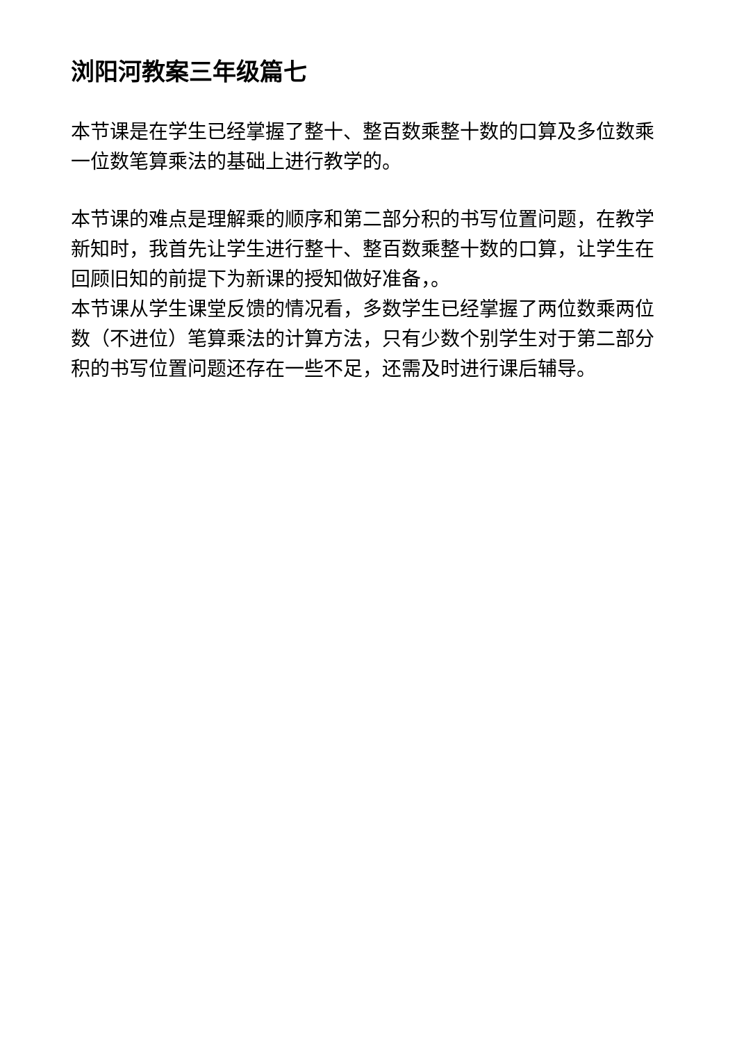浏阳河教案三年级篇七
本节课是在学生已经掌握了整十、整百数乘整十数的口算及多位数乘一位数笔算乘法的基础上进行教学的。
本节课的难点是理解乘的顺序和第二部分积的书写位置问题，在教学新知时，我首先让学生进行整十、整百数乘整十数的口算，让学生在回顾旧知的前提下为新课的授知做好准备，。
本节课从学生课堂反馈的情况看，多数学生已经掌握了两位数乘两位数（不进位）笔算乘法的计算方法，只有少数个别学生对于第二部分积的书写位置问题还存在一些不足，还需及时进行课后辅导。